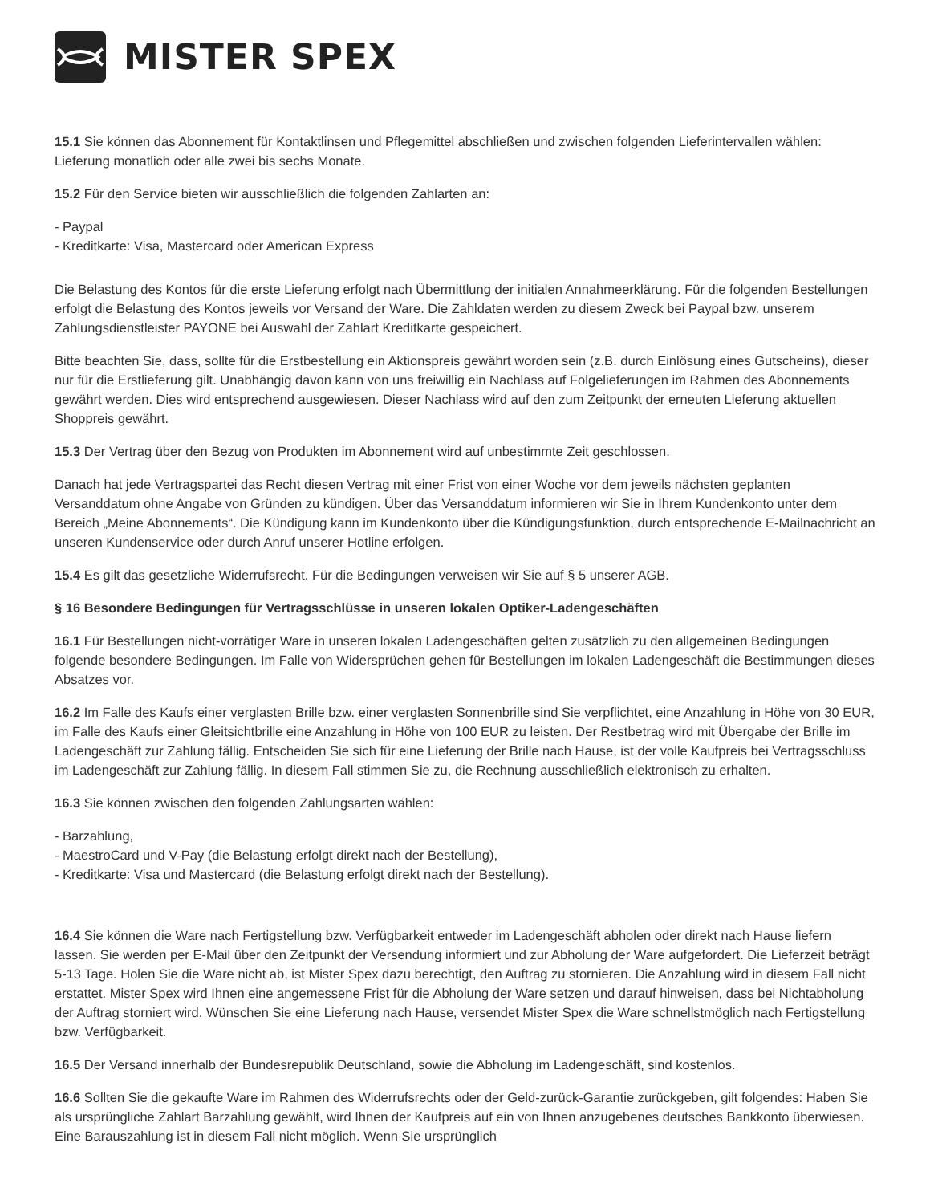MISTER SPEX
15.1 Sie können das Abonnement für Kontaktlinsen und Pflegemittel abschließen und zwischen folgenden Lieferintervallen wählen: Lieferung monatlich oder alle zwei bis sechs Monate.
15.2 Für den Service bieten wir ausschließlich die folgenden Zahlarten an:
- Paypal
- Kreditkarte: Visa, Mastercard oder American Express
Die Belastung des Kontos für die erste Lieferung erfolgt nach Übermittlung der initialen Annahmeerklärung. Für die folgenden Bestellungen erfolgt die Belastung des Kontos jeweils vor Versand der Ware. Die Zahldaten werden zu diesem Zweck bei Paypal bzw. unserem Zahlungsdienstleister PAYONE bei Auswahl der Zahlart Kreditkarte gespeichert.
Bitte beachten Sie, dass, sollte für die Erstbestellung ein Aktionspreis gewährt worden sein (z.B. durch Einlösung eines Gutscheins), dieser nur für die Erstlieferung gilt. Unabhängig davon kann von uns freiwillig ein Nachlass auf Folgelieferungen im Rahmen des Abonnements gewährt werden. Dies wird entsprechend ausgewiesen. Dieser Nachlass wird auf den zum Zeitpunkt der erneuten Lieferung aktuellen Shoppreis gewährt.
15.3 Der Vertrag über den Bezug von Produkten im Abonnement wird auf unbestimmte Zeit geschlossen.
Danach hat jede Vertragspartei das Recht diesen Vertrag mit einer Frist von einer Woche vor dem jeweils nächsten geplanten Versanddatum ohne Angabe von Gründen zu kündigen. Über das Versanddatum informieren wir Sie in Ihrem Kundenkonto unter dem Bereich „Meine Abonnements“. Die Kündigung kann im Kundenkonto über die Kündigungsfunktion, durch entsprechende E-Mailnachricht an unseren Kundenservice oder durch Anruf unserer Hotline erfolgen.
15.4 Es gilt das gesetzliche Widerrufsrecht. Für die Bedingungen verweisen wir Sie auf § 5 unserer AGB.
§ 16 Besondere Bedingungen für Vertragsschlüsse in unseren lokalen Optiker-Ladengeschäften
16.1 Für Bestellungen nicht-vorrätiger Ware in unseren lokalen Ladengeschäften gelten zusätzlich zu den allgemeinen Bedingungen folgende besondere Bedingungen. Im Falle von Widersprüchen gehen für Bestellungen im lokalen Ladengeschäft die Bestimmungen dieses Absatzes vor.
16.2 Im Falle des Kaufs einer verglasten Brille bzw. einer verglasten Sonnenbrille sind Sie verpflichtet, eine Anzahlung in Höhe von 30 EUR, im Falle des Kaufs einer Gleitsichtbrille eine Anzahlung in Höhe von 100 EUR zu leisten. Der Restbetrag wird mit Übergabe der Brille im Ladengeschäft zur Zahlung fällig. Entscheiden Sie sich für eine Lieferung der Brille nach Hause, ist der volle Kaufpreis bei Vertragsschluss im Ladengeschäft zur Zahlung fällig. In diesem Fall stimmen Sie zu, die Rechnung ausschließlich elektronisch zu erhalten.
16.3 Sie können zwischen den folgenden Zahlungsarten wählen:
- Barzahlung,
- MaestroCard und V-Pay (die Belastung erfolgt direkt nach der Bestellung),
- Kreditkarte: Visa und Mastercard (die Belastung erfolgt direkt nach der Bestellung).
16.4 Sie können die Ware nach Fertigstellung bzw. Verfügbarkeit entweder im Ladengeschäft abholen oder direkt nach Hause liefern lassen. Sie werden per E-Mail über den Zeitpunkt der Versendung informiert und zur Abholung der Ware aufgefordert. Die Lieferzeit beträgt 5-13 Tage. Holen Sie die Ware nicht ab, ist Mister Spex dazu berechtigt, den Auftrag zu stornieren. Die Anzahlung wird in diesem Fall nicht erstattet. Mister Spex wird Ihnen eine angemessene Frist für die Abholung der Ware setzen und darauf hinweisen, dass bei Nichtabholung der Auftrag storniert wird. Wünschen Sie eine Lieferung nach Hause, versendet Mister Spex die Ware schnellstmöglich nach Fertigstellung bzw. Verfügbarkeit.
16.5 Der Versand innerhalb der Bundesrepublik Deutschland, sowie die Abholung im Ladengeschäft, sind kostenlos.
16.6 Sollten Sie die gekaufte Ware im Rahmen des Widerrufsrechts oder der Geld-zurück-Garantie zurückgeben, gilt folgendes: Haben Sie als ursprüngliche Zahlart Barzahlung gewählt, wird Ihnen der Kaufpreis auf ein von Ihnen anzugebenes deutsches Bankkonto überwiesen. Eine Barauszahlung ist in diesem Fall nicht möglich. Wenn Sie ursprünglich